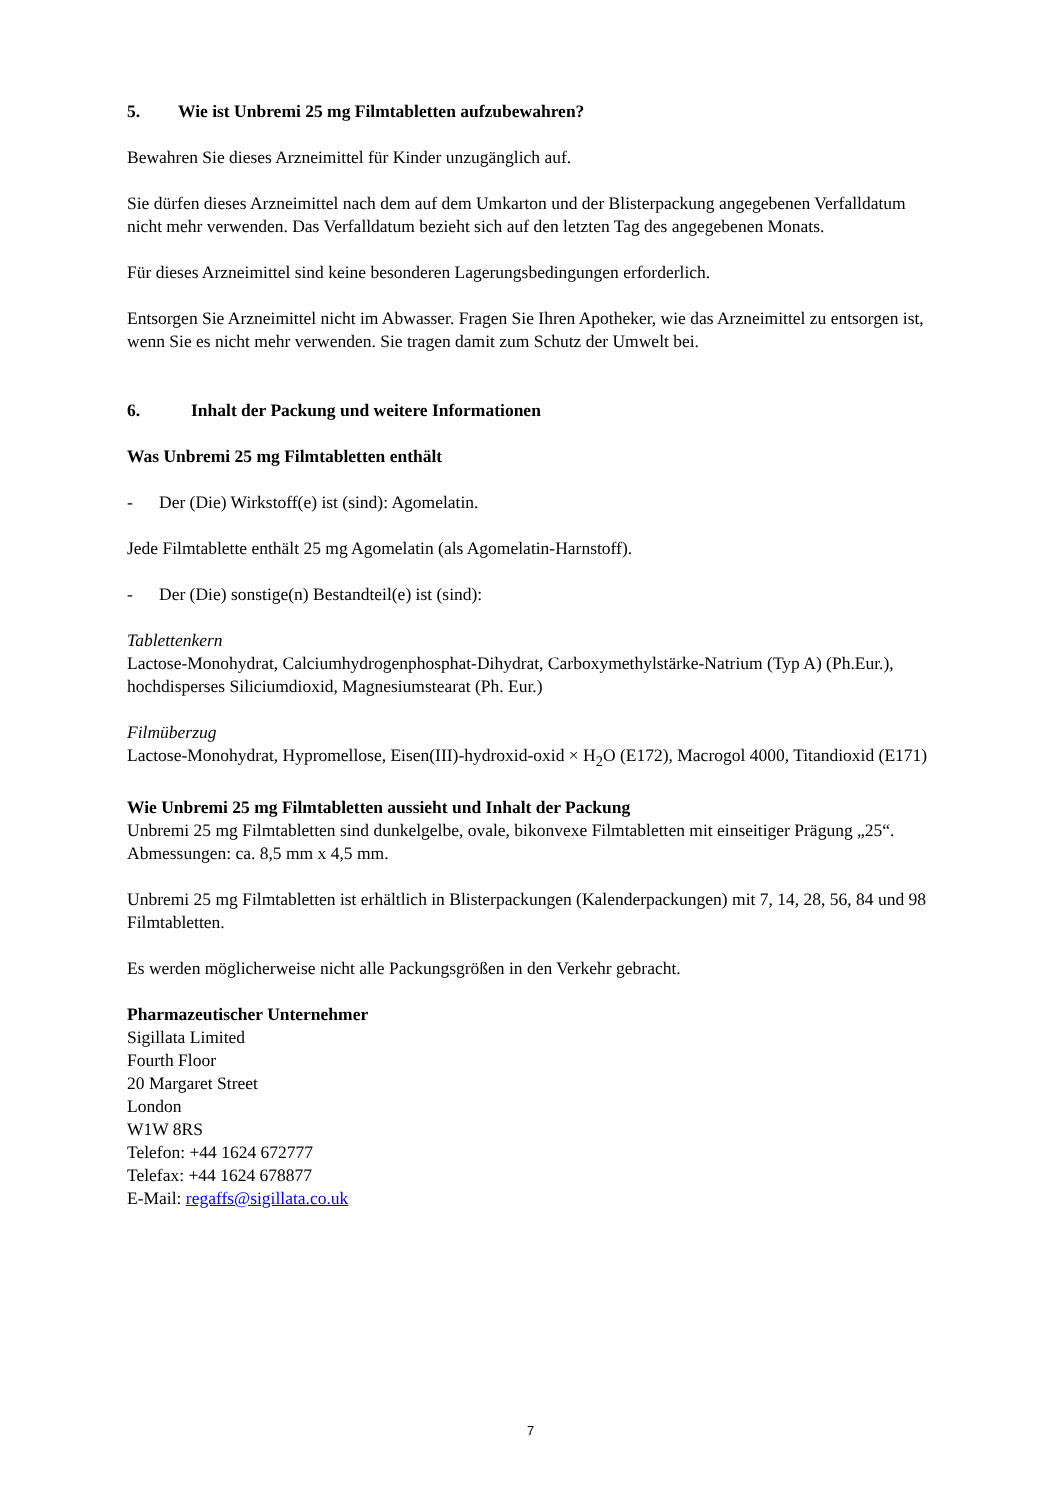5. Wie ist Unbremi 25 mg Filmtabletten aufzubewahren?
Bewahren Sie dieses Arzneimittel für Kinder unzugänglich auf.
Sie dürfen dieses Arzneimittel nach dem auf dem Umkarton und der Blisterpackung angegebenen Verfalldatum nicht mehr verwenden. Das Verfalldatum bezieht sich auf den letzten Tag des angegebenen Monats.
Für dieses Arzneimittel sind keine besonderen Lagerungsbedingungen erforderlich.
Entsorgen Sie Arzneimittel nicht im Abwasser. Fragen Sie Ihren Apotheker, wie das Arzneimittel zu entsorgen ist, wenn Sie es nicht mehr verwenden. Sie tragen damit zum Schutz der Umwelt bei.
6. Inhalt der Packung und weitere Informationen
Was Unbremi 25 mg Filmtabletten enthält
- Der (Die) Wirkstoff(e) ist (sind): Agomelatin.
Jede Filmtablette enthält 25 mg Agomelatin (als Agomelatin-Harnstoff).
- Der (Die) sonstige(n) Bestandteil(e) ist (sind):
Tablettenkern
Lactose-Monohydrat, Calciumhydrogenphosphat-Dihydrat, Carboxymethylstärke-Natrium (Typ A) (Ph.Eur.), hochdisperses Siliciumdioxid, Magnesiumstearat (Ph. Eur.)
Filmüberzug
Lactose-Monohydrat, Hypromellose, Eisen(III)-hydroxid-oxid × H<sub>2</sub>O (E172), Macrogol 4000, Titandioxid (E171)
Wie Unbremi 25 mg Filmtabletten aussieht und Inhalt der Packung
Unbremi 25 mg Filmtabletten sind dunkelgelbe, ovale, bikonvexe Filmtabletten mit einseitiger Prägung „25“. Abmessungen: ca. 8,5 mm x 4,5 mm.
Unbremi 25 mg Filmtabletten ist erhältlich in Blisterpackungen (Kalenderpackungen) mit 7, 14, 28, 56, 84 und 98 Filmtabletten.
Es werden möglicherweise nicht alle Packungsgrößen in den Verkehr gebracht.
Pharmazeutischer Unternehmer
Sigillata Limited
Fourth Floor
20 Margaret Street
London
W1W 8RS
Telefon: +44 1624 672777
Telefax: +44 1624 678877
E-Mail: regaffs@sigillata.co.uk
7